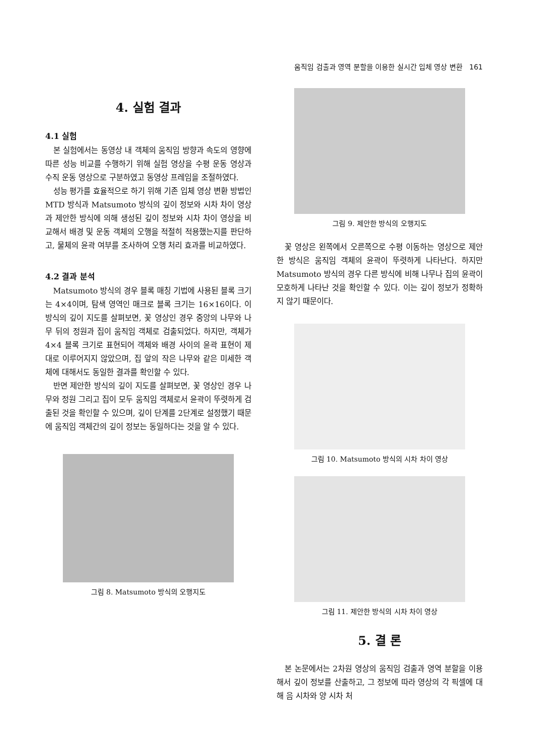움직임 검출과 영역 분할을 이용한 실시간 입체 영상 변환 161
4. 실험 결과
4.1 실험
본 실험에서는 동영상 내 객체의 움직임 방향과 속도의 영향에 따른 성능 비교를 수행하기 위해 실험 영상을 수평 운동 영상과 수직 운동 영상으로 구분하였고 동영상 프레임을 조절하였다.
성능 평가를 효율적으로 하기 위해 기존 입체 영상 변환 방법인 MTD 방식과 Matsumoto 방식의 깊이 정보와 시차 차이 영상과 제안한 방식에 의해 생성된 깊이 정보와 시차 차이 영상을 비교해서 배경 및 운동 객체의 오행을 적절히 적용했는지를 판단하고, 물체의 윤곽 여부를 조사하여 오행 처리 효과를 비교하였다.
4.2 결과 분석
Matsumoto 방식의 경우 블록 매칭 기법에 사용된 블록 크기는 4×4이며, 탐색 영역인 매크로 블록 크기는 16×16이다. 이 방식의 깊이 지도를 살펴보면, 꽃 영상인 경우 중앙의 나무와 나무 뒤의 정원과 집이 움직임 객체로 검출되었다. 하지만, 객체가 4×4 블록 크기로 표현되어 객체와 배경 사이의 윤곽 표현이 제대로 이루어지지 않았으며, 집 앞의 작은 나무와 같은 미세한 객체에 대해서도 동일한 결과를 확인할 수 있다.
반면 제안한 방식의 깊이 지도를 살펴보면, 꽃 영상인 경우 나무와 정원 그리고 집이 모두 움직임 객체로서 윤곽이 뚜렷하게 검출된 것을 확인할 수 있으며, 깊이 단계를 2단계로 설정했기 때문에 움직임 객체간의 깊이 정보는 동일하다는 것을 알 수 있다.
그림 8. Matsumoto 방식의 오행지도
그림 9. 제안한 방식의 오행지도
꽃 영상은 왼쪽에서 오른쪽으로 수평 이동하는 영상으로 제안한 방식은 움직임 객체의 윤곽이 뚜렷하게 나타난다. 하지만 Matsumoto 방식의 경우 다른 방식에 비해 나무나 집의 윤곽이 모호하게 나타난 것을 확인할 수 있다. 이는 깊이 정보가 정확하지 않기 때문이다.
그림 10. Matsumoto 방식의 시차 차이 영상
그림 11. 제안한 방식의 시차 차이 영상
5. 결 론
본 논문에서는 2차원 영상의 움직임 검출과 영역 분할을 이용해서 깊이 정보를 산출하고, 그 정보에 따라 영상의 각 픽셀에 대해 음 시차와 양 시차 처